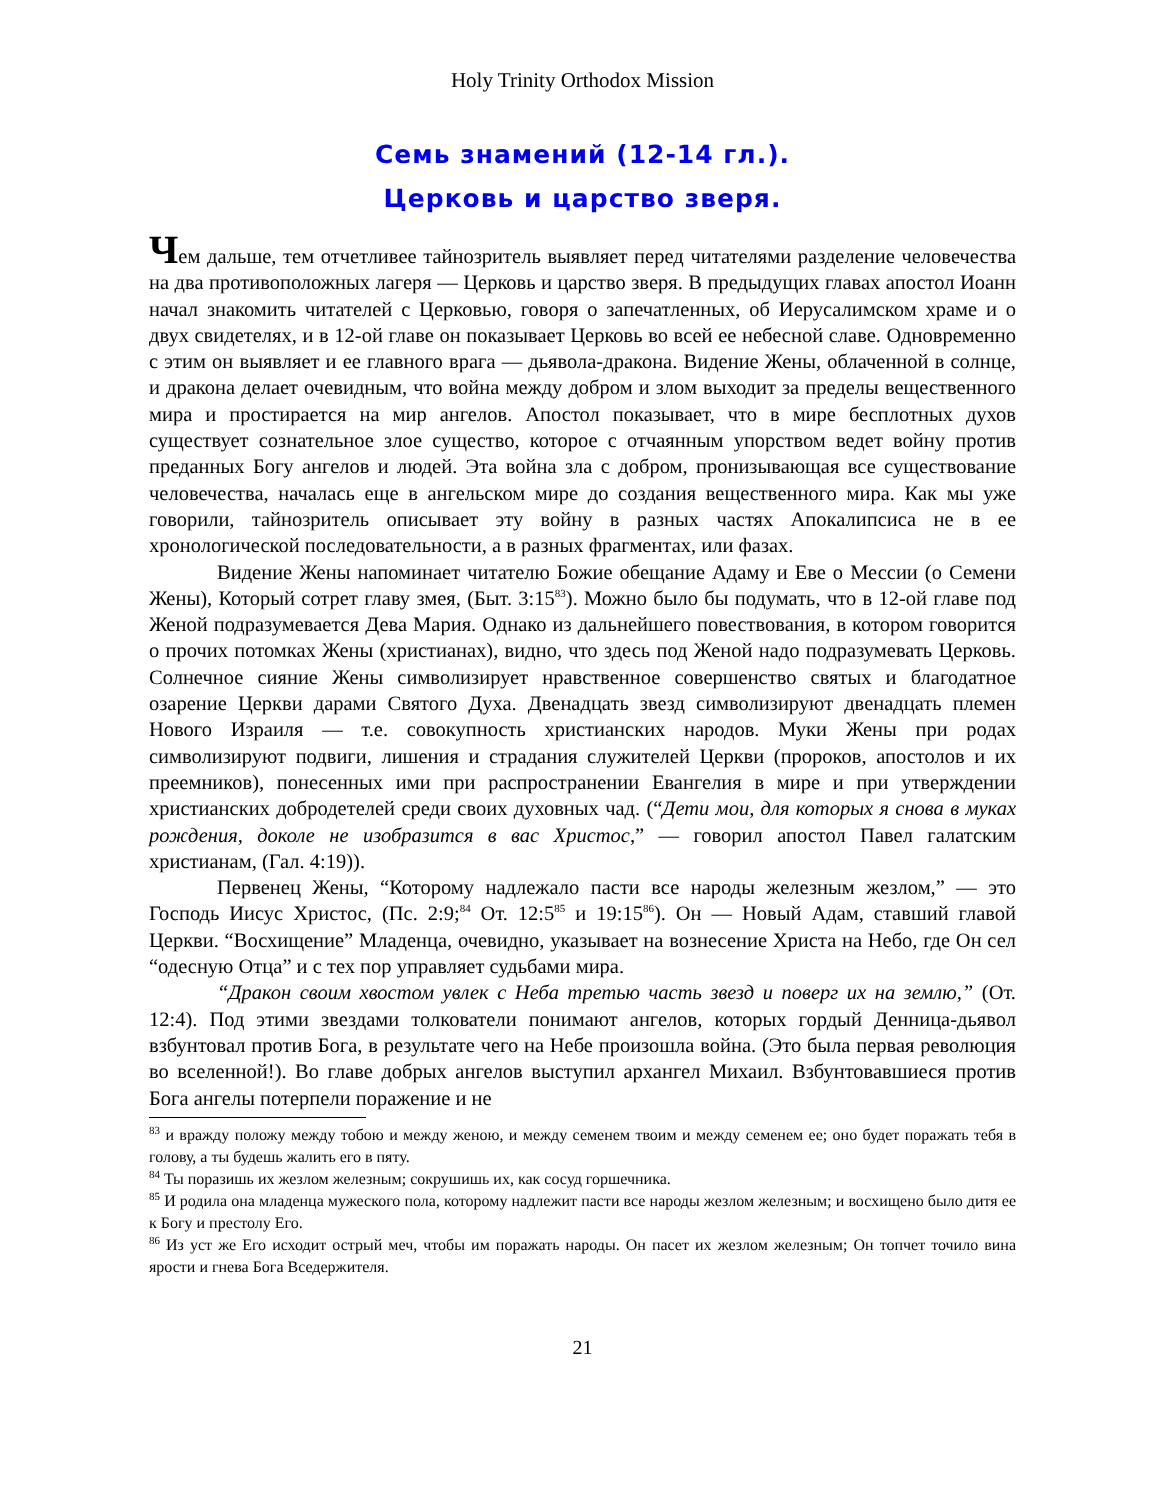Holy Trinity Orthodox Mission
Семь знамений (12-14 гл.).
Церковь и царство зверя.
Чем дальше, тем отчетливее тайнозритель выявляет перед читателями разделение человечества на два противоположных лагеря — Церковь и царство зверя. В предыдущих главах апостол Иоанн начал знакомить читателей с Церковью, говоря о запечатленных, об Иерусалимском храме и о двух свидетелях, и в 12-ой главе он показывает Церковь во всей ее небесной славе. Одновременно с этим он выявляет и ее главного врага — дьявола-дракона. Видение Жены, облаченной в солнце, и дракона делает очевидным, что война между добром и злом выходит за пределы вещественного мира и простирается на мир ангелов. Апостол показывает, что в мире бесплотных духов существует сознательное злое существо, которое с отчаянным упорством ведет войну против преданных Богу ангелов и людей. Эта война зла с добром, пронизывающая все существование человечества, началась еще в ангельском мире до создания вещественного мира. Как мы уже говорили, тайнозритель описывает эту войну в разных частях Апокалипсиса не в ее хронологической последовательности, а в разных фрагментах, или фазах.
Видение Жены напоминает читателю Божие обещание Адаму и Еве о Мессии (о Семени Жены), Который сотрет главу змея, (Быт. 3:15<sup>83</sup>). Можно было бы подумать, что в 12-ой главе под Женой подразумевается Дева Мария. Однако из дальнейшего повествования, в котором говорится о прочих потомках Жены (христианах), видно, что здесь под Женой надо подразумевать Церковь. Солнечное сияние Жены символизирует нравственное совершенство святых и благодатное озарение Церкви дарами Святого Духа. Двенадцать звезд символизируют двенадцать племен Нового Израиля — т.е. совокупность христианских народов. Муки Жены при родах символизируют подвиги, лишения и страдания служителей Церкви (пророков, апостолов и их преемников), понесенных ими при распространении Евангелия в мире и при утверждении христианских добродетелей среди своих духовных чад. (“Дети мои, для которых я снова в муках рождения, доколе не изобразится в вас Христос,” — говорил апостол Павел галатским христианам, (Гал. 4:19)).
Первенец Жены, “Которому надлежало пасти все народы железным жезлом,” — это Господь Иисус Христос, (Пс. 2:9;<sup>84</sup> От. 12:5<sup>85</sup> и 19:15<sup>86</sup>). Он — Новый Адам, ставший главой Церкви. “Восхищение” Младенца, очевидно, указывает на вознесение Христа на Небо, где Он сел “одесную Отца” и с тех пор управляет судьбами мира.
“Дракон своим хвостом увлек с Неба третью часть звезд и поверг их на землю,” (От. 12:4). Под этими звездами толкователи понимают ангелов, которых гордый Денница-дьявол взбунтовал против Бога, в результате чего на Небе произошла война. (Это была первая революция во вселенной!). Во главе добрых ангелов выступил архангел Михаил. Взбунтовавшиеся против Бога ангелы потерпели поражение и не
<sup>83</sup> и вражду положу между тобою и между женою, и между семенем твоим и между семенем ее; оно будет поражать тебя в голову, а ты будешь жалить его в пяту.
<sup>84</sup> Ты поразишь их жезлом железным; сокрушишь их, как сосуд горшечника.
<sup>85</sup> И родила она младенца мужеского пола, которому надлежит пасти все народы жезлом железным; и восхищено было дитя ее к Богу и престолу Его.
<sup>86</sup> Из уст же Его исходит острый меч, чтобы им поражать народы. Он пасет их жезлом железным; Он топчет точило вина ярости и гнева Бога Вседержителя.
21